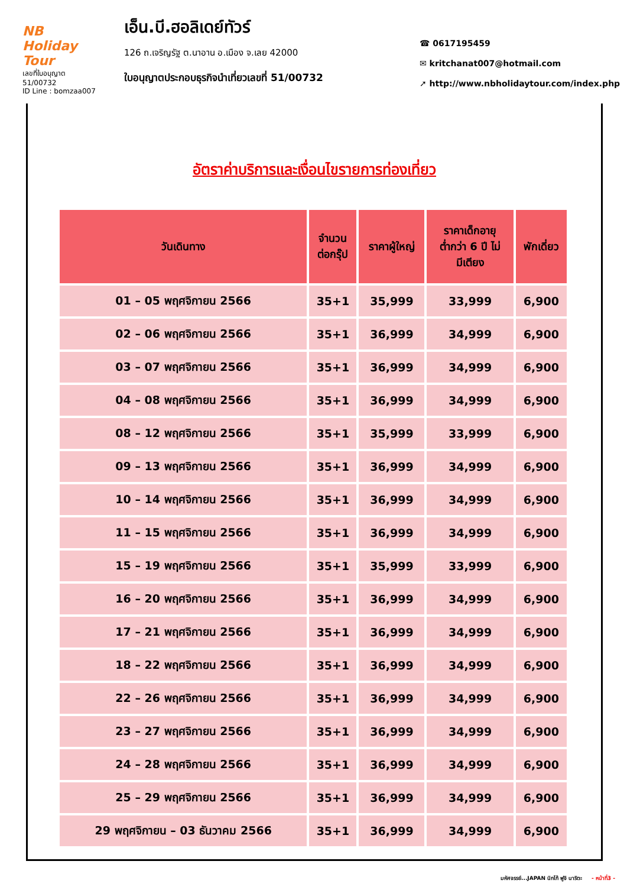NB Holiday Tour
เลขที่ใบอนุญาต 51/00732
ID Line : bomzaa007
เอ็น.บี.ฮอลิเดย์ทัวร์
126 ถ.เจริญรัฐ ต.นาอาน อ.เมือง จ.เลย 42000
ใบอนุญาตประกอบธุรกิจนำเที่ยวเลขที่ 51/00732
☎ 0617195459
✉ kritchanat007@hotmail.com
➚ http://www.nbholidaytour.com/index.php
อัตราค่าบริการและเงื่อนไขรายการท่องเที่ยว
| วันเดินทาง | จำนวน ต่อกรุ๊ป | ราคาผู้ใหญ่ | ราคาเด็กอายุ ต่ำกว่า 6 ปี ไม่ มีเตียง | พักเดี่ยว |
| --- | --- | --- | --- | --- |
| 01 – 05 พฤศจิกายน 2566 | 35+1 | 35,999 | 33,999 | 6,900 |
| 02 – 06 พฤศจิกายน 2566 | 35+1 | 36,999 | 34,999 | 6,900 |
| 03 – 07 พฤศจิกายน 2566 | 35+1 | 36,999 | 34,999 | 6,900 |
| 04 – 08 พฤศจิกายน 2566 | 35+1 | 36,999 | 34,999 | 6,900 |
| 08 – 12 พฤศจิกายน 2566 | 35+1 | 35,999 | 33,999 | 6,900 |
| 09 – 13 พฤศจิกายน 2566 | 35+1 | 36,999 | 34,999 | 6,900 |
| 10 – 14 พฤศจิกายน 2566 | 35+1 | 36,999 | 34,999 | 6,900 |
| 11 – 15 พฤศจิกายน 2566 | 35+1 | 36,999 | 34,999 | 6,900 |
| 15 – 19 พฤศจิกายน 2566 | 35+1 | 35,999 | 33,999 | 6,900 |
| 16 – 20 พฤศจิกายน 2566 | 35+1 | 36,999 | 34,999 | 6,900 |
| 17 – 21 พฤศจิกายน 2566 | 35+1 | 36,999 | 34,999 | 6,900 |
| 18 – 22 พฤศจิกายน 2566 | 35+1 | 36,999 | 34,999 | 6,900 |
| 22 – 26 พฤศจิกายน 2566 | 35+1 | 36,999 | 34,999 | 6,900 |
| 23 – 27 พฤศจิกายน 2566 | 35+1 | 36,999 | 34,999 | 6,900 |
| 24 – 28 พฤศจิกายน 2566 | 35+1 | 36,999 | 34,999 | 6,900 |
| 25 – 29 พฤศจิกายน 2566 | 35+1 | 36,999 | 34,999 | 6,900 |
| 29 พฤศจิกายน – 03 ธันวาคม 2566 | 35+1 | 36,999 | 34,999 | 6,900 |
มหัศจรรย์...JAPAN นิกโก้ ฟูจิ นาริตะ - หน้าที่3 -